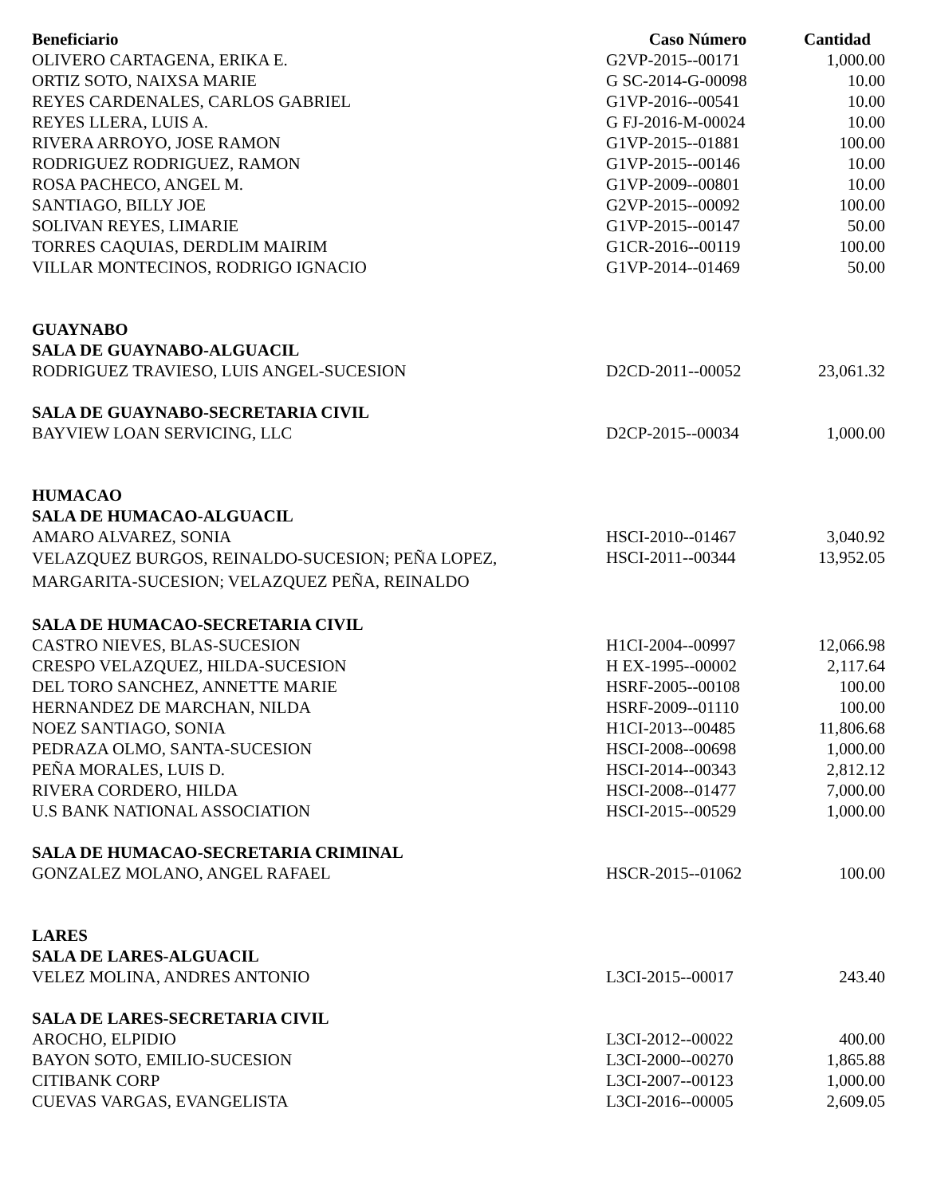| Beneficiario | Caso Número | Cantidad |
| --- | --- | --- |
| OLIVERO CARTAGENA, ERIKA E. | G2VP-2015--00171 | 1,000.00 |
| ORTIZ SOTO, NAIXSA MARIE | G SC-2014-G-00098 | 10.00 |
| REYES CARDENALES, CARLOS GABRIEL | G1VP-2016--00541 | 10.00 |
| REYES LLERA, LUIS A. | G FJ-2016-M-00024 | 10.00 |
| RIVERA ARROYO, JOSE RAMON | G1VP-2015--01881 | 100.00 |
| RODRIGUEZ RODRIGUEZ, RAMON | G1VP-2015--00146 | 10.00 |
| ROSA PACHECO, ANGEL M. | G1VP-2009--00801 | 10.00 |
| SANTIAGO, BILLY JOE | G2VP-2015--00092 | 100.00 |
| SOLIVAN REYES, LIMARIE | G1VP-2015--00147 | 50.00 |
| TORRES CAQUIAS, DERDLIM MAIRIM | G1CR-2016--00119 | 100.00 |
| VILLAR MONTECINOS, RODRIGO IGNACIO | G1VP-2014--01469 | 50.00 |
| GUAYNABO | | |
| SALA DE GUAYNABO-ALGUACIL | | |
| RODRIGUEZ TRAVIESO, LUIS ANGEL-SUCESION | D2CD-2011--00052 | 23,061.32 |
| SALA DE GUAYNABO-SECRETARIA CIVIL | | |
| BAYVIEW LOAN SERVICING, LLC | D2CP-2015--00034 | 1,000.00 |
| HUMACAO | | |
| SALA DE HUMACAO-ALGUACIL | | |
| AMARO ALVAREZ, SONIA | HSCI-2010--01467 | 3,040.92 |
| VELAZQUEZ BURGOS, REINALDO-SUCESION; PEÑA LOPEZ, MARGARITA-SUCESION; VELAZQUEZ PEÑA, REINALDO | HSCI-2011--00344 | 13,952.05 |
| SALA DE HUMACAO-SECRETARIA CIVIL | | |
| CASTRO NIEVES, BLAS-SUCESION | H1CI-2004--00997 | 12,066.98 |
| CRESPO VELAZQUEZ, HILDA-SUCESION | H EX-1995--00002 | 2,117.64 |
| DEL TORO SANCHEZ, ANNETTE MARIE | HSRF-2005--00108 | 100.00 |
| HERNANDEZ DE MARCHAN, NILDA | HSRF-2009--01110 | 100.00 |
| NOEZ SANTIAGO, SONIA | H1CI-2013--00485 | 11,806.68 |
| PEDRAZA OLMO, SANTA-SUCESION | HSCI-2008--00698 | 1,000.00 |
| PEÑA MORALES, LUIS D. | HSCI-2014--00343 | 2,812.12 |
| RIVERA CORDERO, HILDA | HSCI-2008--01477 | 7,000.00 |
| U.S BANK NATIONAL ASSOCIATION | HSCI-2015--00529 | 1,000.00 |
| SALA DE HUMACAO-SECRETARIA CRIMINAL | | |
| GONZALEZ MOLANO, ANGEL RAFAEL | HSCR-2015--01062 | 100.00 |
| LARES | | |
| SALA DE LARES-ALGUACIL | | |
| VELEZ MOLINA, ANDRES ANTONIO | L3CI-2015--00017 | 243.40 |
| SALA DE LARES-SECRETARIA CIVIL | | |
| AROCHO, ELPIDIO | L3CI-2012--00022 | 400.00 |
| BAYON SOTO, EMILIO-SUCESION | L3CI-2000--00270 | 1,865.88 |
| CITIBANK CORP | L3CI-2007--00123 | 1,000.00 |
| CUEVAS VARGAS, EVANGELISTA | L3CI-2016--00005 | 2,609.05 |